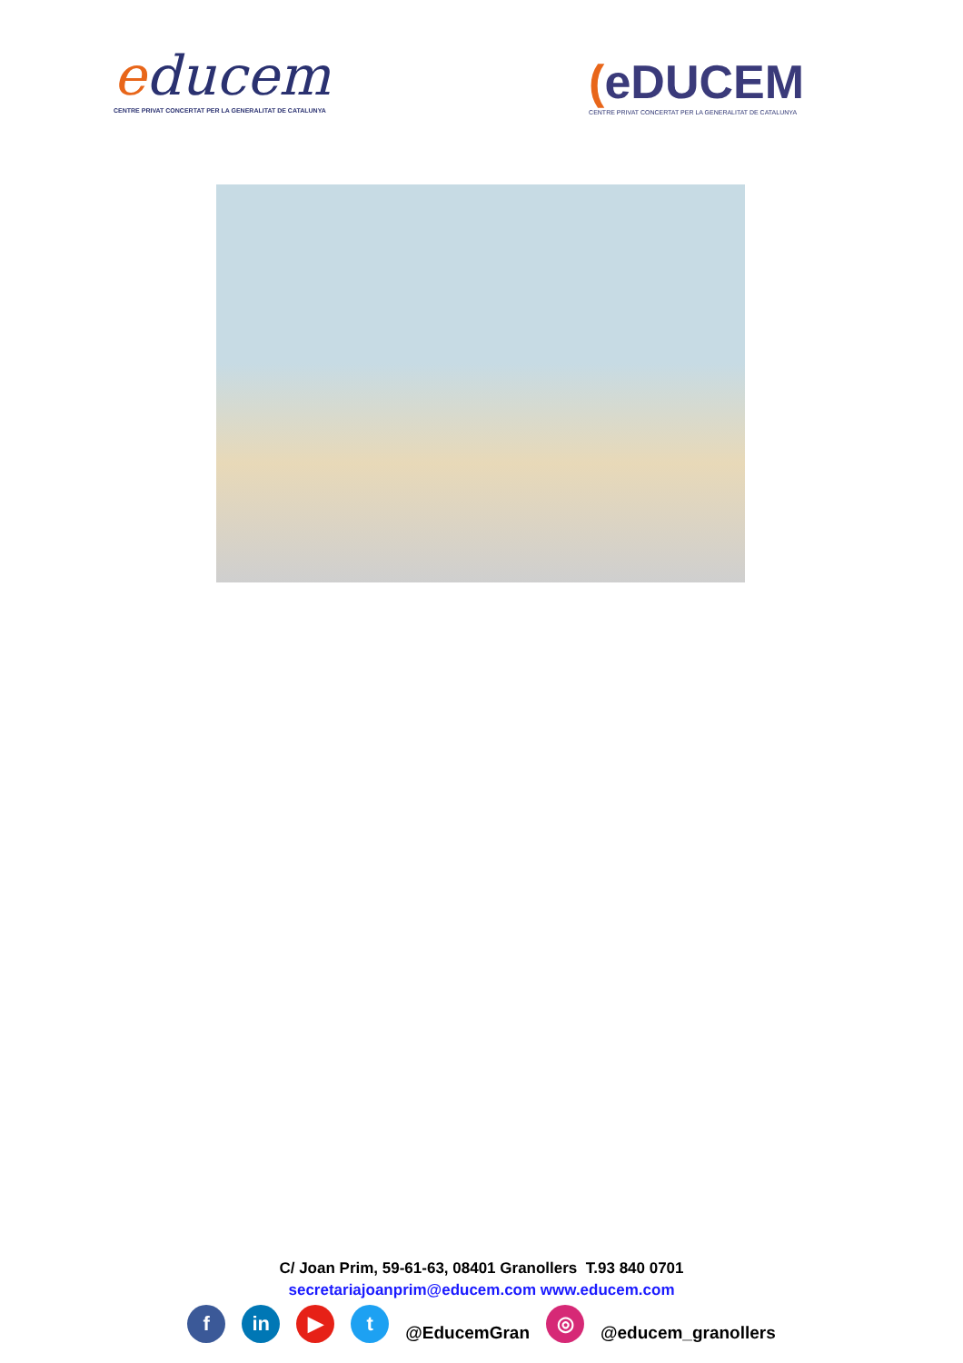educem
CENTRE PRIVAT CONCERTAT PER LA GENERALITAT DE CATALUNYA
(eDUCEM
CENTRE PRIVAT CONCERTAT PER LA GENERALITAT DE CATALUNYA
C/ Joan Prim, 59-61-63, 08401 Granollers T.93 840 0701
secretariajoanprim@educem.com www.educem.com
f in ▶ t @EducemGran ◎ @educem_granollers